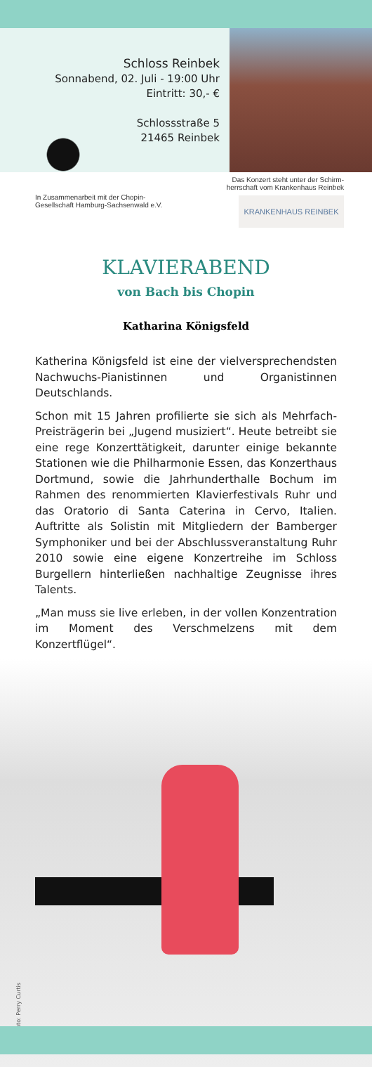Schloss Reinbek
Sonnabend, 02. Juli - 19:00 Uhr
Eintritt: 30,- €
Schlossstraße 5
21465 Reinbek
In Zusammenarbeit mit der Chopin-
Gesellschaft Hamburg-Sachsenwald e.V.
Das Konzert steht unter der Schirm-
herrschaft vom Krankenhaus Reinbek
KRANKENHAUS REINBEK
KLAVIERABEND
von Bach bis Chopin
Katharina Königsfeld
Katherina Königsfeld ist eine der vielversprechendsten Nachwuchs-Pianistinnen und Organistinnen Deutschlands.
Schon mit 15 Jahren profilierte sie sich als Mehrfach-Preisträgerin bei „Jugend musiziert“. Heute betreibt sie eine rege Konzerttätigkeit, darunter einige bekannte Stationen wie die Philharmonie Essen, das Konzerthaus Dortmund, sowie die Jahrhunderthalle Bochum im Rahmen des renommierten Klavierfestivals Ruhr und das Oratorio di Santa Caterina in Cervo, Italien. Auftritte als Solistin mit Mitgliedern der Bamberger Symphoniker und bei der Abschlussveranstaltung Ruhr 2010 sowie eine eigene Konzertreihe im Schloss Burgellern hinterließen nachhaltige Zeugnisse ihres Talents.
„Man muss sie live erleben, in der vollen Konzentration im Moment des Verschmelzens mit dem Konzertflügel“.
Foto: Perry Curtis